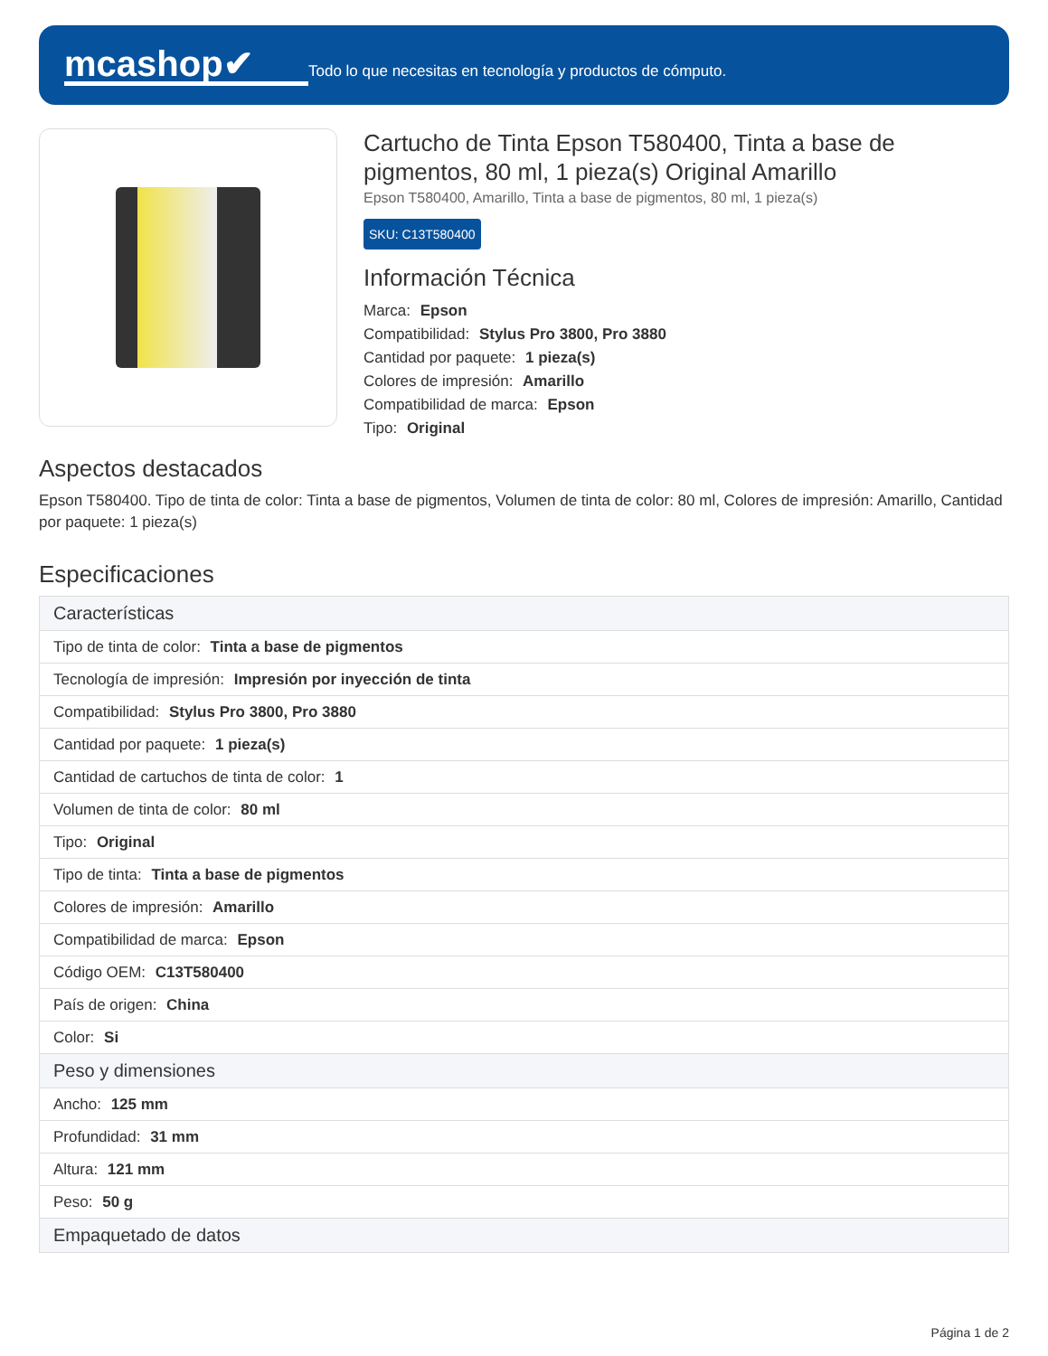mcashop✔
Todo lo que necesitas en tecnología y productos de cómputo.
Cartucho de Tinta Epson T580400, Tinta a base de pigmentos, 80 ml, 1 pieza(s) Original Amarillo
Epson T580400, Amarillo, Tinta a base de pigmentos, 80 ml, 1 pieza(s)
SKU: C13T580400
Información Técnica
Marca: Epson
Compatibilidad: Stylus Pro 3800, Pro 3880
Cantidad por paquete: 1 pieza(s)
Colores de impresión: Amarillo
Compatibilidad de marca: Epson
Tipo: Original
Aspectos destacados
Epson T580400. Tipo de tinta de color: Tinta a base de pigmentos, Volumen de tinta de color: 80 ml, Colores de impresión: Amarillo, Cantidad por paquete: 1 pieza(s)
Especificaciones
| Características |
| --- |
| Tipo de tinta de color: Tinta a base de pigmentos |
| Tecnología de impresión: Impresión por inyección de tinta |
| Compatibilidad: Stylus Pro 3800, Pro 3880 |
| Cantidad por paquete: 1 pieza(s) |
| Cantidad de cartuchos de tinta de color: 1 |
| Volumen de tinta de color: 80 ml |
| Tipo: Original |
| Tipo de tinta: Tinta a base de pigmentos |
| Colores de impresión: Amarillo |
| Compatibilidad de marca: Epson |
| Código OEM: C13T580400 |
| País de origen: China |
| Color: Si |
| Peso y dimensiones |
| Ancho: 125 mm |
| Profundidad: 31 mm |
| Altura: 121 mm |
| Peso: 50 g |
| Empaquetado de datos |
Página 1 de 2